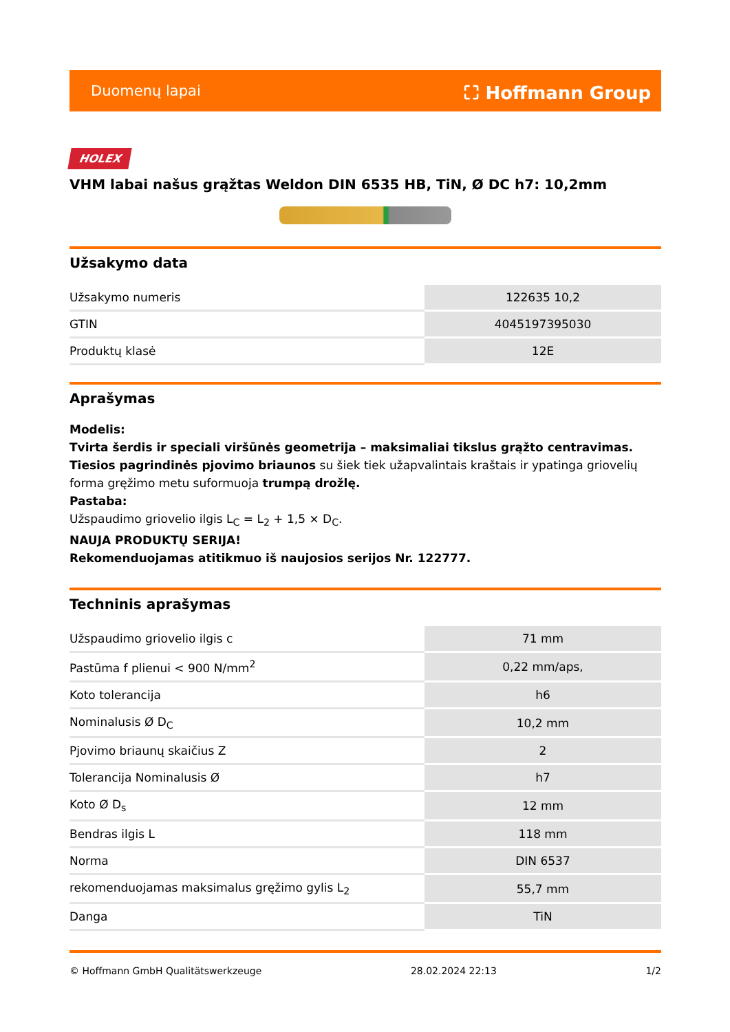Duomenų lapai ⛶ Hoffmann Group
HOLEX
VHM labai našus grąžtas Weldon DIN 6535 HB, TiN, Ø DC h7: 10,2mm
Užsakymo data
| Užsakymo numeris | 122635 10,2 |
| GTIN | 4045197395030 |
| Produktų klasė | 12E |
Aprašymas
Modelis:
Tvirta šerdis ir speciali viršūnės geometrija – maksimaliai tikslus grąžto centravimas.
Tiesios pagrindinės pjovimo briaunos su šiek tiek užapvalintais kraštais ir ypatinga griovelių forma gręžimo metu suformuoja trumpą drožlę.
Pastaba:
Užspaudimo griovelio ilgis L<sub>C</sub> = L<sub>2</sub> + 1,5 × D<sub>C</sub>.
NAUJA PRODUKTŲ SERIJA!
Rekomenduojamas atitikmuo iš naujosios serijos Nr. 122777.
Techninis aprašymas
| Užspaudimo griovelio ilgis c | 71 mm |
| Pastūma f plienui < 900 N/mm<sup>2</sup> | 0,22 mm/aps, |
| Koto tolerancija | h6 |
| Nominalusis Ø D<sub>C</sub> | 10,2 mm |
| Pjovimo briaunų skaičius Z | 2 |
| Tolerancija Nominalusis Ø | h7 |
| Koto Ø D<sub>s</sub> | 12 mm |
| Bendras ilgis L | 118 mm |
| Norma | DIN 6537 |
| rekomenduojamas maksimalus gręžimo gylis L<sub>2</sub> | 55,7 mm |
| Danga | TiN |
© Hoffmann GmbH Qualitätswerkzeuge 28.02.2024 22:13 1/2